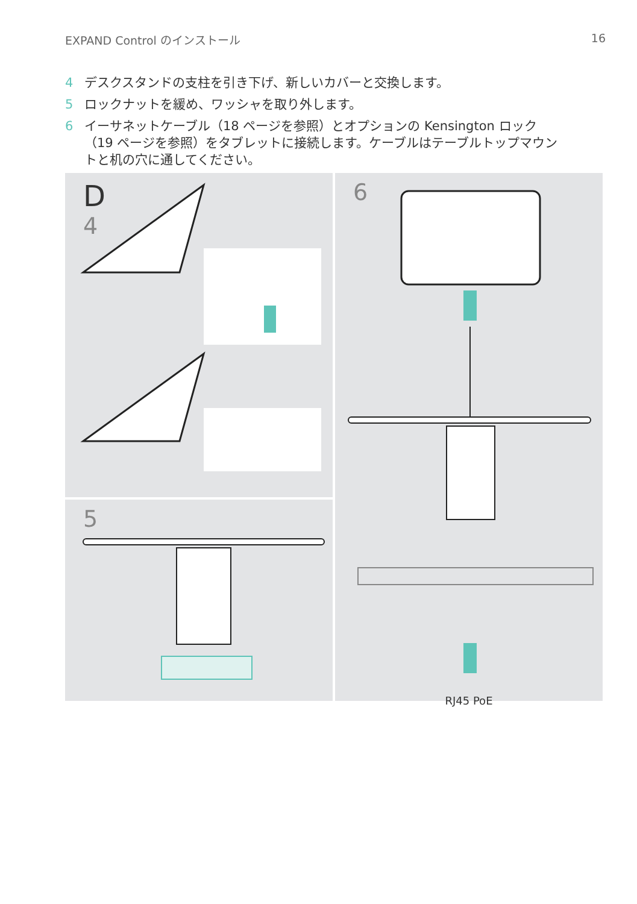EXPAND Control のインストール 16
4 デスクスタンドの支柱を引き下げ、新しいカバーと交換します。
5 ロックナットを緩め、ワッシャを取り外します。
6 イーサネットケーブル（18 ページを参照）とオプションの Kensington ロック（19 ページを参照）をタブレットに接続します。ケーブルはテーブルトップマウントと机の穴に通してください。
D
4
5
6
RJ45 PoE